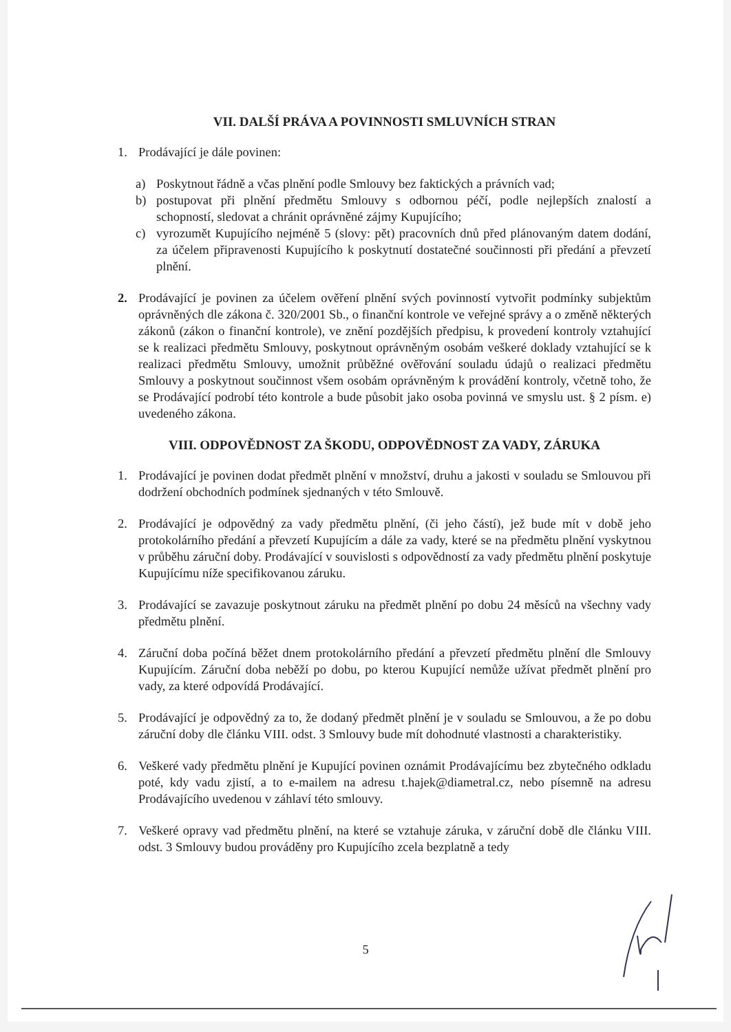VII. DALŠÍ PRÁVA A POVINNOSTI SMLUVNÍCH STRAN
1. Prodávající je dále povinen:
a) Poskytnout řádně a včas plnění podle Smlouvy bez faktických a právních vad;
b) postupovat při plnění předmětu Smlouvy s odbornou péčí, podle nejlepších znalostí a schopností, sledovat a chránit oprávněné zájmy Kupujícího;
c) vyrozumět Kupujícího nejméně 5 (slovy: pět) pracovních dnů před plánovaným datem dodání, za účelem připravenosti Kupujícího k poskytnutí dostatečné součinnosti při předání a převzetí plnění.
2. Prodávající je povinen za účelem ověření plnění svých povinností vytvořit podmínky subjektům oprávněných dle zákona č. 320/2001 Sb., o finanční kontrole ve veřejné správy a o změně některých zákonů (zákon o finanční kontrole), ve znění pozdějších předpisu, k provedení kontroly vztahující se k realizaci předmětu Smlouvy, poskytnout oprávněným osobám veškeré doklady vztahující se k realizaci předmětu Smlouvy, umožnit průběžné ověřování souladu údajů o realizaci předmětu Smlouvy a poskytnout součinnost všem osobám oprávněným k provádění kontroly, včetně toho, že se Prodávající podrobí této kontrole a bude působit jako osoba povinná ve smyslu ust. § 2 písm. e) uvedeného zákona.
VIII. ODPOVĚDNOST ZA ŠKODU, ODPOVĚDNOST ZA VADY, ZÁRUKA
1. Prodávající je povinen dodat předmět plnění v množství, druhu a jakosti v souladu se Smlouvou při dodržení obchodních podmínek sjednaných v této Smlouvě.
2. Prodávající je odpovědný za vady předmětu plnění, (či jeho částí), jež bude mít v době jeho protokolárního předání a převzetí Kupujícím a dále za vady, které se na předmětu plnění vyskytnou v průběhu záruční doby. Prodávající v souvislosti s odpovědností za vady předmětu plnění poskytuje Kupujícímu níže specifikovanou záruku.
3. Prodávající se zavazuje poskytnout záruku na předmět plnění po dobu 24 měsíců na všechny vady předmětu plnění.
4. Záruční doba počíná běžet dnem protokolárního předání a převzetí předmětu plnění dle Smlouvy Kupujícím. Záruční doba neběží po dobu, po kterou Kupující nemůže užívat předmět plnění pro vady, za které odpovídá Prodávající.
5. Prodávající je odpovědný za to, že dodaný předmět plnění je v souladu se Smlouvou, a že po dobu záruční doby dle článku VIII. odst. 3 Smlouvy bude mít dohodnuté vlastnosti a charakteristiky.
6. Veškeré vady předmětu plnění je Kupující povinen oznámit Prodávajícímu bez zbytečného odkladu poté, kdy vadu zjistí, a to e-mailem na adresu t.hajek@diametral.cz, nebo písemně na adresu Prodávajícího uvedenou v záhlaví této smlouvy.
7. Veškeré opravy vad předmětu plnění, na které se vztahuje záruka, v záruční době dle článku VIII. odst. 3 Smlouvy budou prováděny pro Kupujícího zcela bezplatně a tedy
5